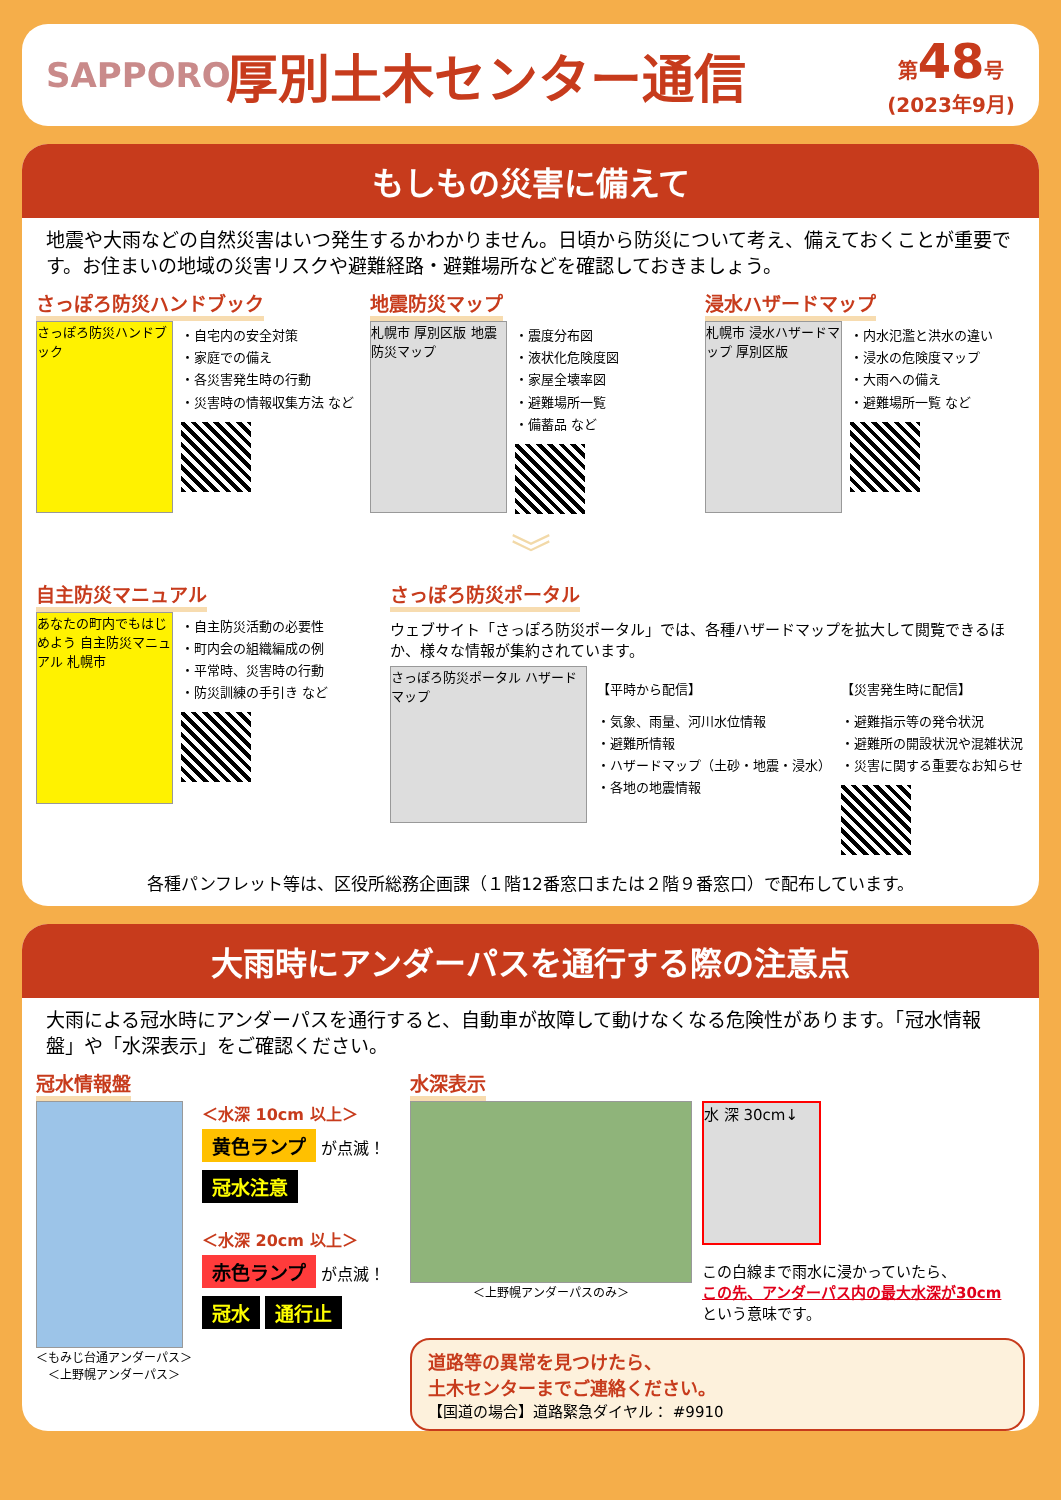SAPPORO
厚別土木センター通信
第48号
(2023年9月)
もしもの災害に備えて
地震や大雨などの自然災害はいつ発生するかわかりません。日頃から防災について考え、備えておくことが重要です。お住まいの地域の災害リスクや避難経路・避難場所などを確認しておきましょう。
さっぽろ防災ハンドブック
さっぽろ防災ハンドブック
・自宅内の安全対策
・家庭での備え
・各災害発生時の行動
・災害時の情報収集方法 など
地震防災マップ
札幌市 厚別区版 地震防災マップ
・震度分布図
・液状化危険度図
・家屋全壊率図
・避難場所一覧
・備蓄品 など
浸水ハザードマップ
札幌市 浸水ハザードマップ 厚別区版
・内水氾濫と洪水の違い
・浸水の危険度マップ
・大雨への備え
・避難場所一覧 など
︾
自主防災マニュアル
あなたの町内でもはじめよう 自主防災マニュアル 札幌市
・自主防災活動の必要性
・町内会の組織編成の例
・平常時、災害時の行動
・防災訓練の手引き など
さっぽろ防災ポータル
ウェブサイト「さっぽろ防災ポータル」では、各種ハザードマップを拡大して閲覧できるほか、様々な情報が集約されています。
さっぽろ防災ポータル ハザードマップ
【平時から配信】
・気象、雨量、河川水位情報
・避難所情報
・ハザードマップ（土砂・地震・浸水）
・各地の地震情報
【災害発生時に配信】
・避難指示等の発令状況
・避難所の開設状況や混雑状況
・災害に関する重要なお知らせ
各種パンフレット等は、区役所総務企画課（１階12番窓口または２階９番窓口）で配布しています。
大雨時にアンダーパスを通行する際の注意点
大雨による冠水時にアンダーパスを通行すると、自動車が故障して動けなくなる危険性があります。「冠水情報盤」や「水深表示」をご確認ください。
冠水情報盤
＜もみじ台通アンダーパス＞
＜上野幌アンダーパス＞
＜水深 10cm 以上＞
黄色ランプ が点滅！
冠水注意
＜水深 20cm 以上＞
赤色ランプ が点滅！
冠水 通行止
水深表示
＜上野幌アンダーパスのみ＞
水 深 30cm↓
この白線まで雨水に浸かっていたら、
この先、アンダーパス内の最大水深が30cm
という意味です。
道路等の異常を見つけたら、
土木センターまでご連絡ください。
【国道の場合】道路緊急ダイヤル： #9910